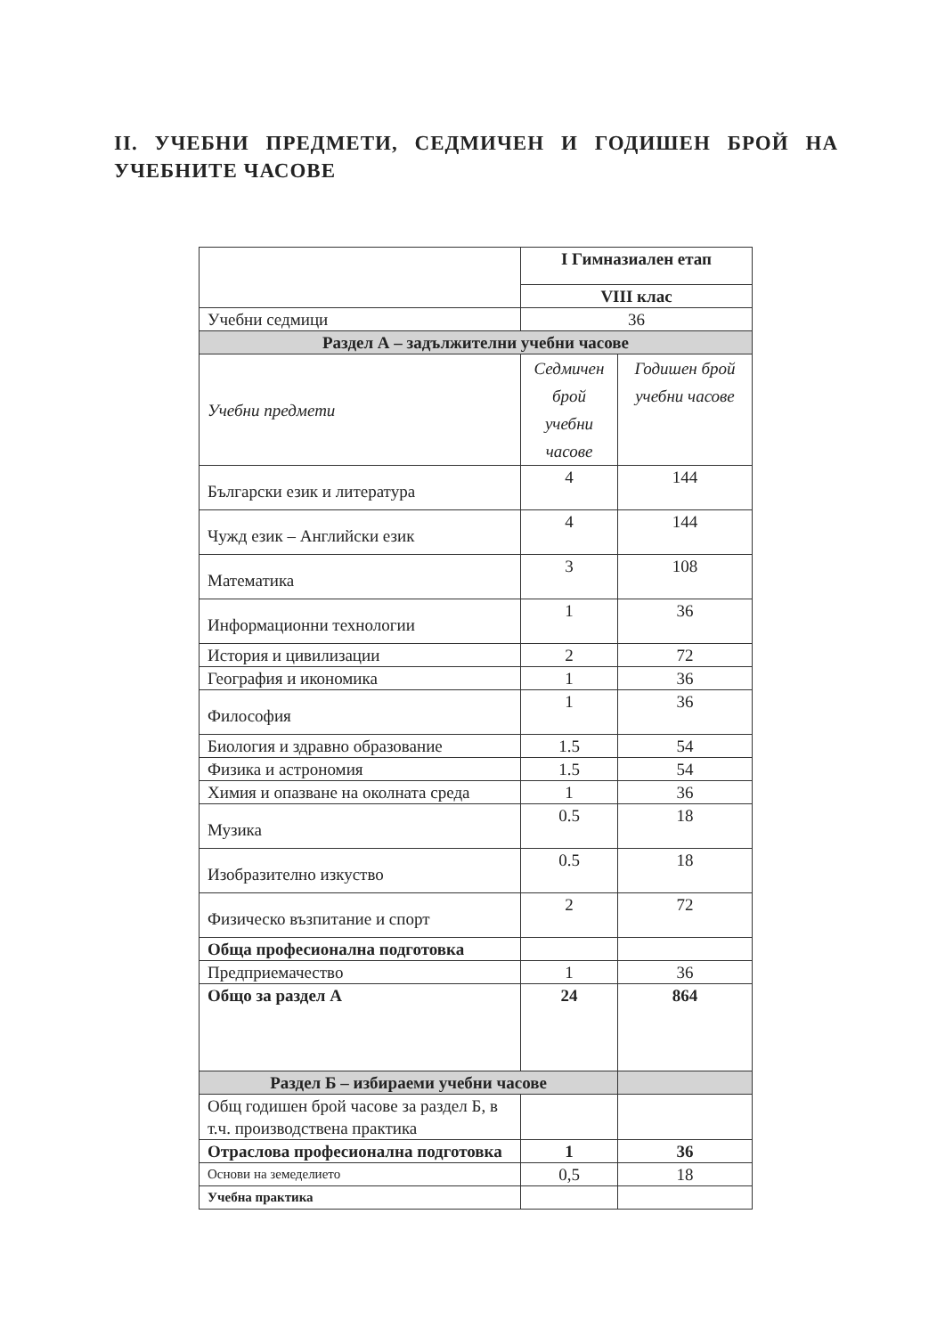II. УЧЕБНИ ПРЕДМЕТИ, СЕДМИЧЕН И ГОДИШЕН БРОЙ НА УЧЕБНИТЕ ЧАСОВЕ
| | I Гимназиален етап | |
| | VIII клас | |
| Учебни седмици | 36 | |
| Раздел А – задължителни учебни часове | | |
| Учебни предмети | Седмичен брой учебни часове | Годишен брой учебни часове |
| Български език и литература | 4 | 144 |
| Чужд език – Английски език | 4 | 144 |
| Математика | 3 | 108 |
| Информационни технологии | 1 | 36 |
| История и цивилизации | 2 | 72 |
| География и икономика | 1 | 36 |
| Философия | 1 | 36 |
| Биология и здравно образование | 1.5 | 54 |
| Физика и астрономия | 1.5 | 54 |
| Химия и опазване на околната среда | 1 | 36 |
| Музика | 0.5 | 18 |
| Изобразително изкуство | 0.5 | 18 |
| Физическо възпитание и спорт | 2 | 72 |
| Обща професионална подготовка | | |
| Предприемачество | 1 | 36 |
| Общо за раздел А | 24 | 864 |
| Раздел Б – избираеми учебни часове | | |
| Общ годишен брой часове за раздел Б, в т.ч. производствена практика | | |
| Отраслова професионална подготовка | 1 | 36 |
| Основи на земеделието | 0,5 | 18 |
| Учебна практика | | |